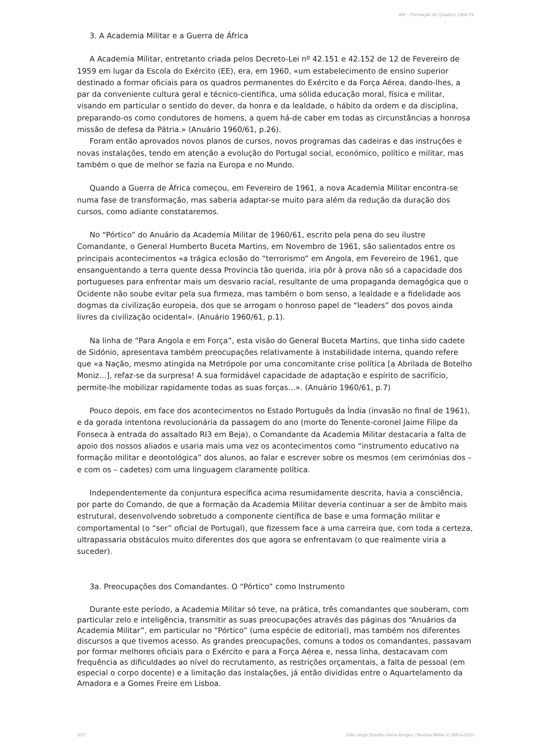AM – Formação de Quadros 1960-74
3. A Academia Militar e a Guerra de África
A Academia Militar, entretanto criada pelos Decreto-Lei nº 42.151 e 42.152 de 12 de Fevereiro de 1959 em lugar da Escola do Exército (EE), era, em 1960, «um estabelecimento de ensino superior destinado a formar oficiais para os quadros permanentes do Exército e da Força Aérea, dando-lhes, a par da conveniente cultura geral e técnico-científica, uma sólida educação moral, física e militar, visando em particular o sentido do dever, da honra e da lealdade, o hábito da ordem e da disciplina, preparando-os como condutores de homens, a quem há-de caber em todas as circunstâncias a honrosa missão de defesa da Pátria.» (Anuário 1960/61, p.26).
Foram então aprovados novos planos de cursos, novos programas das cadeiras e das instruções e novas instalações, tendo em atenção a evolução do Portugal social, económico, político e militar, mas também o que de melhor se fazia na Europa e no Mundo.
Quando a Guerra de África começou, em Fevereiro de 1961, a nova Academia Militar encontra-se numa fase de transformação, mas saberia adaptar-se muito para além da redução da duração dos cursos, como adiante constataremos.
No “Pórtico” do Anuário da Academia Militar de 1960/61, escrito pela pena do seu ilustre Comandante, o General Humberto Buceta Martins, em Novembro de 1961, são salientados entre os principais acontecimentos «a trágica eclosão do “terrorismo” em Angola, em Fevereiro de 1961, que ensanguentando a terra quente dessa Província tão querida, iria pôr à prova não só a capacidade dos portugueses para enfrentar mais um desvario racial, resultante de uma propaganda demagógica que o Ocidente não soube evitar pela sua firmeza, mas também o bom senso, a lealdade e a fidelidade aos dogmas da civilização europeia, dos que se arrogam o honroso papel de “leaders” dos povos ainda livres da civilização ocidental». (Anuário 1960/61, p.1).
Na linha de “Para Angola e em Força”, esta visão do General Buceta Martins, que tinha sido cadete de Sidónio, apresentava também preocupações relativamente à instabilidade interna, quando refere que «a Nação, mesmo atingida na Metrópole por uma concomitante crise política [a Abrilada de Botelho Moniz…], refaz-se da surpresa! A sua formidável capacidade de adaptação e espírito de sacrifício, permite-lhe mobilizar rapidamente todas as suas forças…». (Anuário 1960/61, p.7)
Pouco depois, em face dos acontecimentos no Estado Português da Índia (invasão no final de 1961), e da gorada intentona revolucionária da passagem do ano (morte do Tenente-coronel Jaime Filipe da Fonseca à entrada do assaltado RI3 em Beja), o Comandante da Academia Militar destacaria a falta de apoio dos nossos aliados e usaria mais uma vez os acontecimentos como “instrumento educativo na formação militar e deontológica” dos alunos, ao falar e escrever sobre os mesmos (em cerimónias dos – e com os – cadetes) com uma linguagem claramente política.
Independentemente da conjuntura específica acima resumidamente descrita, havia a consciência, por parte do Comando, de que a formação da Academia Militar deveria continuar a ser de âmbito mais estrutural, desenvolvendo sobretudo a componente científica de base e uma formação militar e comportamental (o “ser” oficial de Portugal), que fizessem face a uma carreira que, com toda a certeza, ultrapassaria obstáculos muito diferentes dos que agora se enfrentavam (o que realmente viria a suceder).
3a. Preocupações dos Comandantes. O “Pórtico” como Instrumento
Durante este período, a Academia Militar só teve, na prática, três comandantes que souberam, com particular zelo e inteligência, transmitir as suas preocupações através das páginas dos “Anuários da Academia Militar”, em particular no “Pórtico” (uma espécie de editorial), mas também nos diferentes discursos a que tivemos acesso. As grandes preocupações, comuns a todos os comandantes, passavam por formar melhores oficiais para o Exército e para a Força Aérea e, nessa linha, destacavam com frequência as dificuldades ao nível do recrutamento, as restrições orçamentais, a falta de pessoal (em especial o corpo docente) e a limitação das instalações, já então divididas entre o Aquartelamento da Amadora e a Gomes Freire em Lisboa.
3/17 João Jorge Botelho Vieira Borges | Revista Militar © 26Fev2010